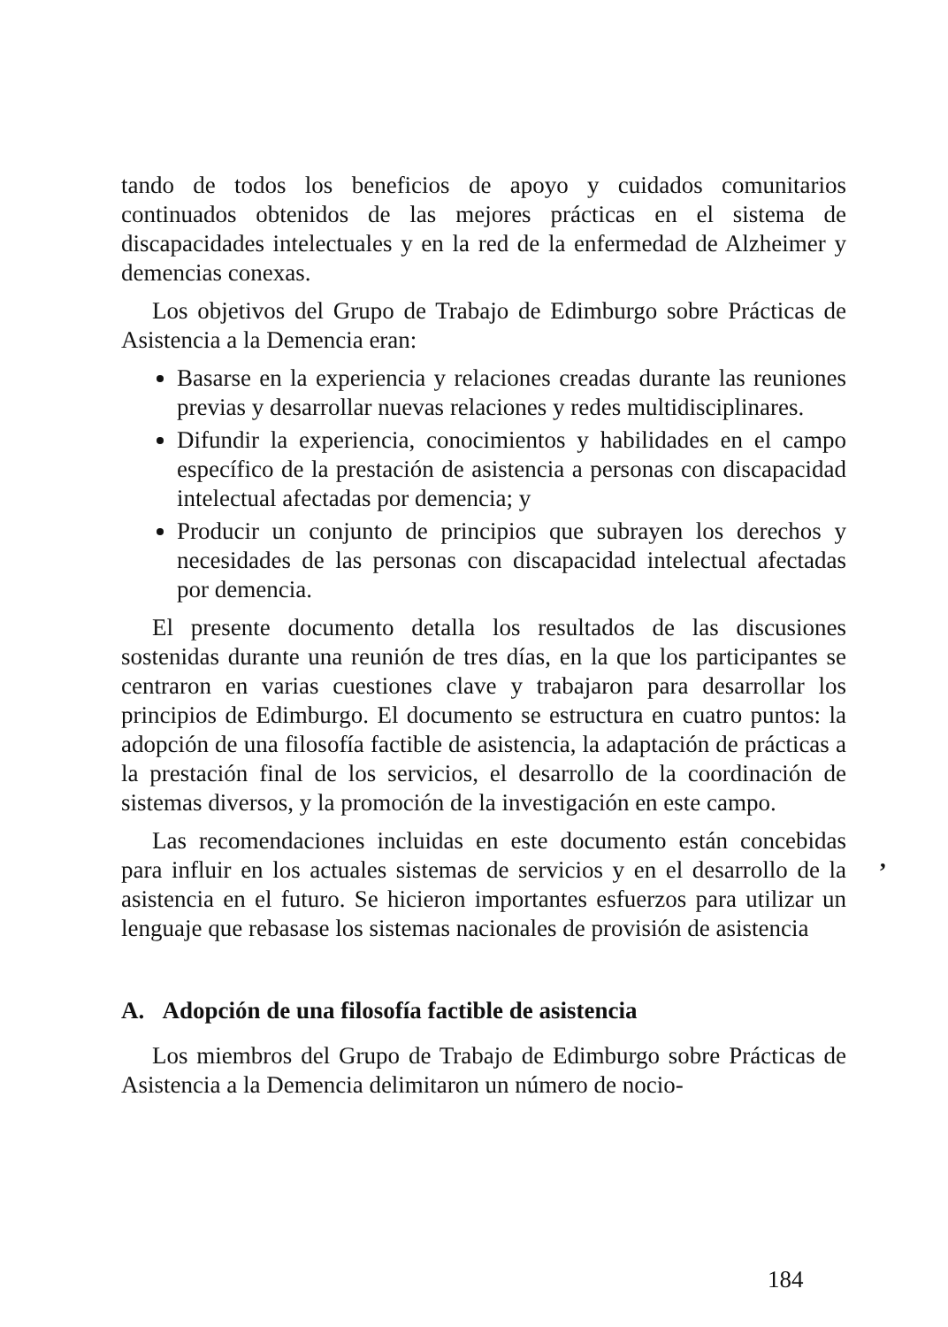tando de todos los beneficios de apoyo y cuidados comunitarios continuados obtenidos de las mejores prácticas en el sistema de discapacidades intelectuales y en la red de la enfermedad de Alzheimer y demencias conexas.
Los objetivos del Grupo de Trabajo de Edimburgo sobre Prácticas de Asistencia a la Demencia eran:
Basarse en la experiencia y relaciones creadas durante las reuniones previas y desarrollar nuevas relaciones y redes multidisciplinares.
Difundir la experiencia, conocimientos y habilidades en el campo específico de la prestación de asistencia a personas con discapacidad intelectual afectadas por demencia; y
Producir un conjunto de principios que subrayen los derechos y necesidades de las personas con discapacidad intelectual afectadas por demencia.
El presente documento detalla los resultados de las discusiones sostenidas durante una reunión de tres días, en la que los participantes se centraron en varias cuestiones clave y trabajaron para desarrollar los principios de Edimburgo. El documento se estructura en cuatro puntos: la adopción de una filosofía factible de asistencia, la adaptación de prácticas a la prestación final de los servicios, el desarrollo de la coordinación de sistemas diversos, y la promoción de la investigación en este campo.
Las recomendaciones incluidas en este documento están concebidas para influir en los actuales sistemas de servicios y en el desarrollo de la asistencia en el futuro. Se hicieron importantes esfuerzos para utilizar un lenguaje que rebasase los sistemas nacionales de provisión de asistencia
A. Adopción de una filosofía factible de asistencia
Los miembros del Grupo de Trabajo de Edimburgo sobre Prácticas de Asistencia a la Demencia delimitaron un número de nocio-
,
184